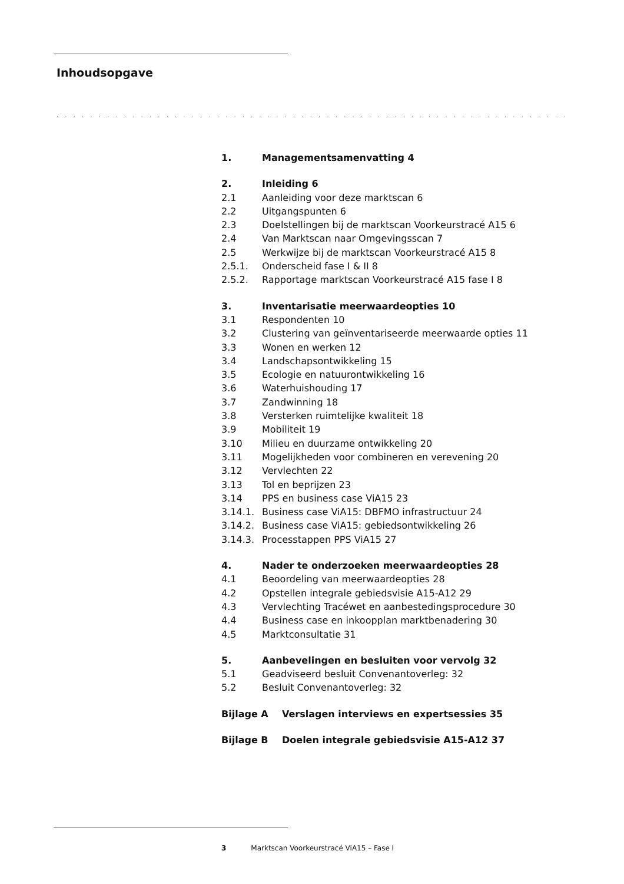Inhoudsopgave
. . . . . . . . . . . . . . . . . . . . . . . . . . . . . . . . . . . . . . . . . . . . . . . . . . . . . . . . . . . . . . . . . . . . . . . . . . . . . . . . .
1. Managementsamenvatting 4
2. Inleiding 6
2.1 Aanleiding voor deze marktscan 6
2.2 Uitgangspunten 6
2.3 Doelstellingen bij de marktscan Voorkeurstracé A15 6
2.4 Van Marktscan naar Omgevingsscan 7
2.5 Werkwijze bij de marktscan Voorkeurstracé A15 8
2.5.1. Onderscheid fase I & II 8
2.5.2. Rapportage marktscan Voorkeurstracé A15 fase I 8
3. Inventarisatie meerwaardeopties 10
3.1 Respondenten 10
3.2 Clustering van geïnventariseerde meerwaarde opties 11
3.3 Wonen en werken 12
3.4 Landschapsontwikkeling 15
3.5 Ecologie en natuurontwikkeling 16
3.6 Waterhuishouding 17
3.7 Zandwinning 18
3.8 Versterken ruimtelijke kwaliteit 18
3.9 Mobiliteit 19
3.10 Milieu en duurzame ontwikkeling 20
3.11 Mogelijkheden voor combineren en verevening 20
3.12 Vervlechten 22
3.13 Tol en beprijzen 23
3.14 PPS en business case ViA15 23
3.14.1. Business case ViA15: DBFMO infrastructuur 24
3.14.2. Business case ViA15: gebiedsontwikkeling 26
3.14.3. Processtappen PPS ViA15 27
4. Nader te onderzoeken meerwaardeopties 28
4.1 Beoordeling van meerwaardeopties 28
4.2 Opstellen integrale gebiedsvisie A15-A12 29
4.3 Vervlechting Tracéwet en aanbestedingsprocedure 30
4.4 Business case en inkoopplan marktbenadering 30
4.5 Marktconsultatie 31
5. Aanbevelingen en besluiten voor vervolg 32
5.1 Geadviseerd besluit Convenantoverleg: 32
5.2 Besluit Convenantoverleg: 32
Bijlage A Verslagen interviews en expertsessies 35
Bijlage B Doelen integrale gebiedsvisie A15-A12 37
3 Marktscan Voorkeurstracé ViA15 – Fase I